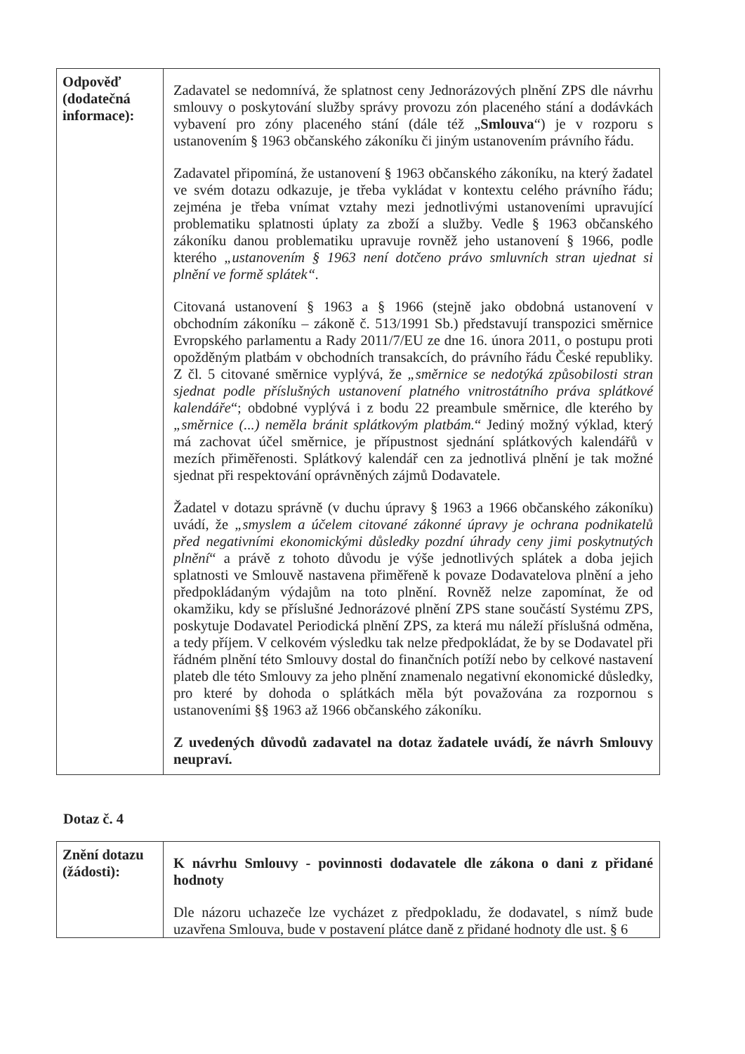| Odpověď (dodatečná informace): | Zadavatel se nedomnívá, že splatnost ceny Jednorázových plnění ZPS dle návrhu smlouvy o poskytování služby správy provozu zón placeného stání a dodávkách vybavení pro zóny placeného stání (dále též „ Smlouva “) je v rozporu s ustanovením § 1963 občanského zákoníku či jiným ustanovením právního řádu. Zadavatel připomíná, že ustanovení § 1963 občanského zákoníku, na který žadatel ve svém dotazu odkazuje, je třeba vykládat v kontextu celého právního řádu; zejména je třeba vnímat vztahy mezi jednotlivými ustanoveními upravující problematiku splatnosti úplaty za zboží a služby. Vedle § 1963 občanského zákoníku danou problematiku upravuje rovněž jeho ustanovení § 1966, podle kterého „ustanovením § 1963 není dotčeno právo smluvních stran ujednat si plnění ve formě splátek“. Citovaná ustanovení § 1963 a § 1966 (stejně jako obdobná ustanovení v obchodním zákoníku – zákoně č. 513/1991 Sb.) představují transpozici směrnice Evropského parlamentu a Rady 2011/7/EU ze dne 16. února 2011, o postupu proti opožděným platbám v obchodních transakcích, do právního řádu České republiky. Z čl. 5 citované směrnice vyplývá, že „směrnice se nedotýká způsobilosti stran sjednat podle příslušných ustanovení platného vnitrostátního práva splátkové kalendáře “; obdobné vyplývá i z bodu 22 preambule směrnice, dle kterého by „směrnice (...) neměla bránit splátkovým platbám. “ Jediný možný výklad, který má zachovat účel směrnice, je přípustnost sjednání splátkových kalendářů v mezích přiměřenosti. Splátkový kalendář cen za jednotlivá plnění je tak možné sjednat při respektování oprávněných zájmů Dodavatele. Žadatel v dotazu správně (v duchu úpravy § 1963 a 1966 občanského zákoníku) uvádí, že „smyslem a účelem citované zákonné úpravy je ochrana podnikatelů před negativními ekonomickými důsledky pozdní úhrady ceny jimi poskytnutých plnění “ a právě z tohoto důvodu je výše jednotlivých splátek a doba jejich splatnosti ve Smlouvě nastavena přiměřeně k povaze Dodavatelova plnění a jeho předpokládaným výdajům na toto plnění. Rovněž nelze zapomínat, že od okamžiku, kdy se příslušné Jednorázové plnění ZPS stane součástí Systému ZPS, poskytuje Dodavatel Periodická plnění ZPS, za která mu náleží příslušná odměna, a tedy příjem. V celkovém výsledku tak nelze předpokládat, že by se Dodavatel při řádném plnění této Smlouvy dostal do finančních potíží nebo by celkové nastavení plateb dle této Smlouvy za jeho plnění znamenalo negativní ekonomické důsledky, pro které by dohoda o splátkách měla být považována za rozpornou s ustanoveními §§ 1963 až 1966 občanského zákoníku. Z uvedených důvodů zadavatel na dotaz žadatele uvádí, že návrh Smlouvy neupraví. |
Dotaz č. 4
| Znění dotazu (žádosti): | K návrhu Smlouvy - povinnosti dodavatele dle zákona o dani z přidané hodnoty Dle názoru uchazeče lze vycházet z předpokladu, že dodavatel, s nímž bude uzavřena Smlouva, bude v postavení plátce daně z přidané hodnoty dle ust. § 6 |